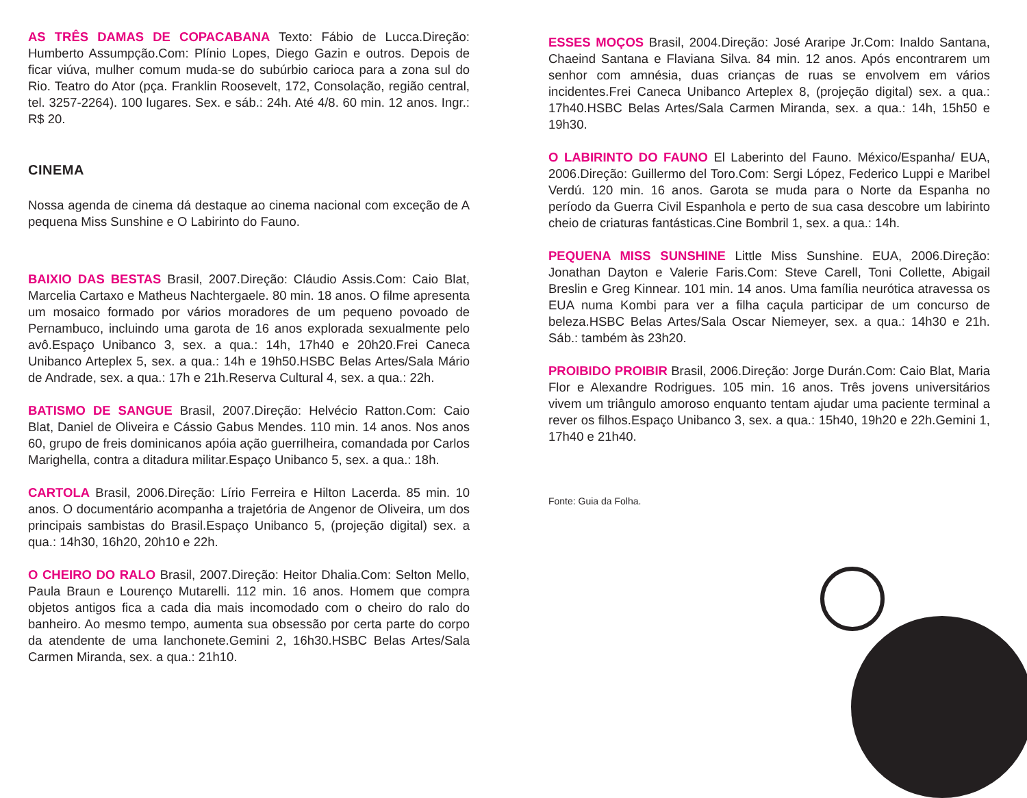AS TRÊS DAMAS DE COPACABANA Texto: Fábio de Lucca.Direção: Humberto Assumpção.Com: Plínio Lopes, Diego Gazin e outros. Depois de ficar viúva, mulher comum muda-se do subúrbio carioca para a zona sul do Rio. Teatro do Ator (pça. Franklin Roosevelt, 172, Consolação, região central, tel. 3257-2264). 100 lugares. Sex. e sáb.: 24h. Até 4/8. 60 min. 12 anos. Ingr.: R$ 20.
CINEMA
Nossa agenda de cinema dá destaque ao cinema nacional com exceção de A pequena Miss Sunshine e O Labirinto do Fauno.
BAIXIO DAS BESTAS Brasil, 2007.Direção: Cláudio Assis.Com: Caio Blat, Marcelia Cartaxo e Matheus Nachtergaele. 80 min. 18 anos. O filme apresenta um mosaico formado por vários moradores de um pequeno povoado de Pernambuco, incluindo uma garota de 16 anos explorada sexualmente pelo avô.Espaço Unibanco 3, sex. a qua.: 14h, 17h40 e 20h20.Frei Caneca Unibanco Arteplex 5, sex. a qua.: 14h e 19h50.HSBC Belas Artes/Sala Mário de Andrade, sex. a qua.: 17h e 21h.Reserva Cultural 4, sex. a qua.: 22h.
BATISMO DE SANGUE Brasil, 2007.Direção: Helvécio Ratton.Com: Caio Blat, Daniel de Oliveira e Cássio Gabus Mendes. 110 min. 14 anos. Nos anos 60, grupo de freis dominicanos apóia ação guerrilheira, comandada por Carlos Marighella, contra a ditadura militar.Espaço Unibanco 5, sex. a qua.: 18h.
CARTOLA Brasil, 2006.Direção: Lírio Ferreira e Hilton Lacerda. 85 min. 10 anos. O documentário acompanha a trajetória de Angenor de Oliveira, um dos principais sambistas do Brasil.Espaço Unibanco 5, (projeção digital) sex. a qua.: 14h30, 16h20, 20h10 e 22h.
O CHEIRO DO RALO Brasil, 2007.Direção: Heitor Dhalia.Com: Selton Mello, Paula Braun e Lourenço Mutarelli. 112 min. 16 anos. Homem que compra objetos antigos fica a cada dia mais incomodado com o cheiro do ralo do banheiro. Ao mesmo tempo, aumenta sua obsessão por certa parte do corpo da atendente de uma lanchonete.Gemini 2, 16h30.HSBC Belas Artes/Sala Carmen Miranda, sex. a qua.: 21h10.
ESSES MOÇOS Brasil, 2004.Direção: José Araripe Jr.Com: Inaldo Santana, Chaeind Santana e Flaviana Silva. 84 min. 12 anos. Após encontrarem um senhor com amnésia, duas crianças de ruas se envolvem em vários incidentes.Frei Caneca Unibanco Arteplex 8, (projeção digital) sex. a qua.: 17h40.HSBC Belas Artes/Sala Carmen Miranda, sex. a qua.: 14h, 15h50 e 19h30.
O LABIRINTO DO FAUNO El Laberinto del Fauno. México/Espanha/ EUA, 2006.Direção: Guillermo del Toro.Com: Sergi López, Federico Luppi e Maribel Verdú. 120 min. 16 anos. Garota se muda para o Norte da Espanha no período da Guerra Civil Espanhola e perto de sua casa descobre um labirinto cheio de criaturas fantásticas.Cine Bombril 1, sex. a qua.: 14h.
PEQUENA MISS SUNSHINE Little Miss Sunshine. EUA, 2006.Direção: Jonathan Dayton e Valerie Faris.Com: Steve Carell, Toni Collette, Abigail Breslin e Greg Kinnear. 101 min. 14 anos. Uma família neurótica atravessa os EUA numa Kombi para ver a filha caçula participar de um concurso de beleza.HSBC Belas Artes/Sala Oscar Niemeyer, sex. a qua.: 14h30 e 21h. Sáb.: também às 23h20.
PROIBIDO PROIBIR Brasil, 2006.Direção: Jorge Durán.Com: Caio Blat, Maria Flor e Alexandre Rodrigues. 105 min. 16 anos. Três jovens universitários vivem um triângulo amoroso enquanto tentam ajudar uma paciente terminal a rever os filhos.Espaço Unibanco 3, sex. a qua.: 15h40, 19h20 e 22h.Gemini 1, 17h40 e 21h40.
Fonte: Guia da Folha.